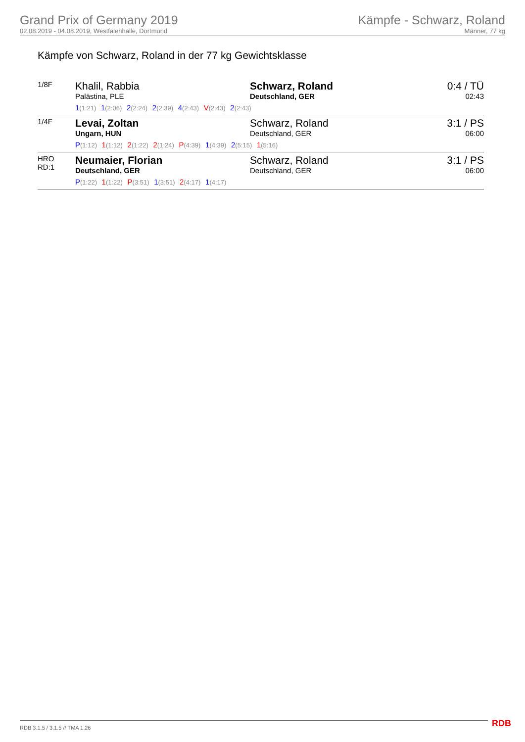Grand Prix of Germany 2019
02.08.2019 - 04.08.2019, Westfalenhalle, Dortmund
Kämpfe - Schwarz, Roland
Männer, 77 kg
Kämpfe von Schwarz, Roland in der 77 kg Gewichtsklasse
| 1/8F | Khalil, Rabbia Palästina, PLE | Schwarz, Roland Deutschland, GER | 0:4 / TÜ 02:43 |
| | 1 (1:21) 1 (2:06) 2 (2:24) 2 (2:39) 4 (2:43) V (2:43) 2 (2:43) | | |
| 1/4F | Levai, Zoltan Ungarn, HUN | Schwarz, Roland Deutschland, GER | 3:1 / PS 06:00 |
| | P (1:12) 1 (1:12) 2 (1:22) 2 (1:24) P (4:39) 1 (4:39) 2 (5:15) 1 (5:16) | | |
| HRO RD:1 | Neumaier, Florian Deutschland, GER | Schwarz, Roland Deutschland, GER | 3:1 / PS 06:00 |
| | P (1:22) 1 (1:22) P (3:51) 1 (3:51) 2 (4:17) 1 (4:17) | | |
RDB 3.1.5 / 3.1.5 // TMA 1.26 RDB